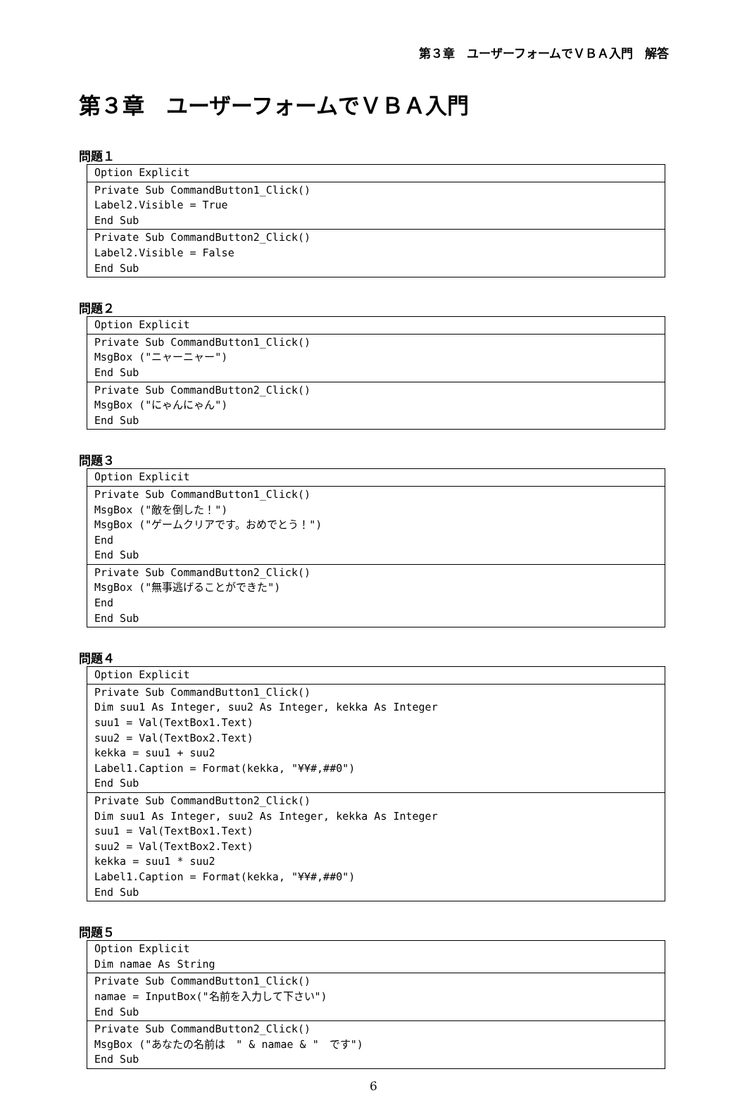第３章　ユーザーフォームでＶＢＡ入門　解答
第３章　ユーザーフォームでＶＢＡ入門
問題１
| Option Explicit |
| Private Sub CommandButton1_Click() Label2.Visible = True End Sub |
| Private Sub CommandButton2_Click() Label2.Visible = False End Sub |
問題２
| Option Explicit |
| Private Sub CommandButton1_Click() MsgBox ("ニャーニャー") End Sub |
| Private Sub CommandButton2_Click() MsgBox ("にゃんにゃん") End Sub |
問題３
| Option Explicit |
| Private Sub CommandButton1_Click() MsgBox ("敵を倒した！") MsgBox ("ゲームクリアです。おめでとう！") End End Sub |
| Private Sub CommandButton2_Click() MsgBox ("無事逃げることができた") End End Sub |
問題４
| Option Explicit |
| Private Sub CommandButton1_Click() Dim suu1 As Integer, suu2 As Integer, kekka As Integer suu1 = Val(TextBox1.Text) suu2 = Val(TextBox2.Text) kekka = suu1 + suu2 Label1.Caption = Format(kekka, "¥¥#,##0") End Sub |
| Private Sub CommandButton2_Click() Dim suu1 As Integer, suu2 As Integer, kekka As Integer suu1 = Val(TextBox1.Text) suu2 = Val(TextBox2.Text) kekka = suu1 * suu2 Label1.Caption = Format(kekka, "¥¥#,##0") End Sub |
問題５
| Option Explicit Dim namae As String |
| Private Sub CommandButton1_Click() namae = InputBox("名前を入力して下さい") End Sub |
| Private Sub CommandButton2_Click() MsgBox ("あなたの名前は " & namae & " です") End Sub |
6